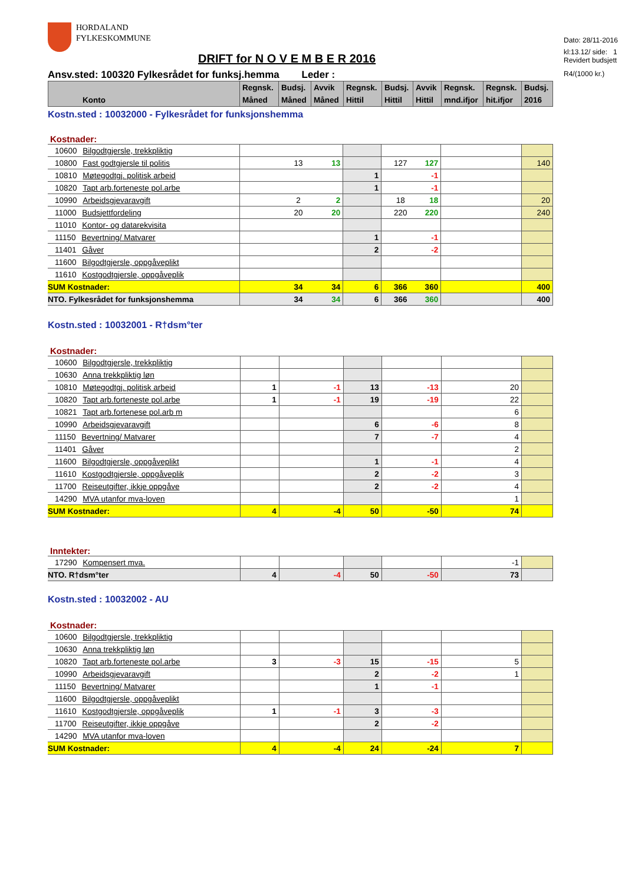HORDALAND
FYLKESKOMMUNE
Dato: 28/11-2016
kl:13.12/ side: 1
DRIFT for N O V E M B E R 2016
Ansv.sted: 100320 Fylkesrådet for funksj.hemma Leder :
Revidert budsjett
R4/(1000 kr.)
| Konto | Regnsk. Måned | Budsj. Måned | Avvik Måned | Regnsk. Hittil | Budsj. Hittil | Avvik Hittil | Regnsk. mnd.ifjor | Regnsk. hit.ifjor | Budsj. 2016 |
| --- | --- | --- | --- | --- | --- | --- | --- | --- | --- |
Kostn.sted : 10032000 - Fylkesrådet for funksjonshemma
Kostnader:
| 10600 Bilgodtgjersle, trekkpliktig | | | | | |
| 10800 Fast godtgjersle til politis | 13 13 | | 127 127 | | 140 |
| 10810 Møtegodtgj. politisk arbeid | | 1 | -1 | | |
| 10820 Tapt arb.forteneste pol.arbe | | 1 | -1 | | |
| 10990 Arbeidsgjevaravgift | 2 2 | | 18 18 | | 20 |
| 11000 Budsjettfordeling | 20 20 | | 220 220 | | 240 |
| 11010 Kontor- og datarekvisita | | | | | |
| 11150 Bevertning/ Matvarer | | 1 | -1 | | |
| 11401 Gåver | | 2 | -2 | | |
| 11600 Bilgodtgjersle, oppgåveplikt | | | | | |
| 11610 Kostgodtgjersle, oppgåveplik | | | | | |
| SUM Kostnader: | 34 34 | 6 | 366 360 | | 400 |
| NTO. Fylkesrådet for funksjonshemma | 34 34 | 6 | 366 360 | | 400 |
Kostn.sted : 10032001 - R†dsm°ter
Kostnader:
| 10600 Bilgodtgjersle, trekkpliktig | | | | | | |
| 10630 Anna trekkpliktig løn | | | | | | |
| 10810 Møtegodtgj. politisk arbeid | 1 | -1 | 13 | -13 | 20 | |
| 10820 Tapt arb.forteneste pol.arbe | 1 | -1 | 19 | -19 | 22 | |
| 10821 Tapt arb.fortenese pol.arb m | | | | | 6 | |
| 10990 Arbeidsgjevaravgift | | | 6 | -6 | 8 | |
| 11150 Bevertning/ Matvarer | | | 7 | -7 | 4 | |
| 11401 Gåver | | | | | 2 | |
| 11600 Bilgodtgjersle, oppgåveplikt | | | 1 | -1 | 4 | |
| 11610 Kostgodtgjersle, oppgåveplik | | | 2 | -2 | 3 | |
| 11700 Reiseutgifter, ikkje oppgåve | | | 2 | -2 | 4 | |
| 14290 MVA utanfor mva-loven | | | | | 1 | |
| SUM Kostnader: | 4 | -4 | 50 | -50 | 74 | |
Inntekter:
| 17290 Kompensert mva. | | | | | -1 | |
| NTO. R†dsm°ter | 4 | -4 | 50 | -50 | 73 | |
Kostn.sted : 10032002 - AU
Kostnader:
| 10600 Bilgodtgjersle, trekkpliktig | | | | | | |
| 10630 Anna trekkpliktig løn | | | | | | |
| 10820 Tapt arb.forteneste pol.arbe | 3 | -3 | 15 | -15 | 5 | |
| 10990 Arbeidsgjevaravgift | | | 2 | -2 | 1 | |
| 11150 Bevertning/ Matvarer | | | 1 | -1 | | |
| 11600 Bilgodtgjersle, oppgåveplikt | | | | | | |
| 11610 Kostgodtgjersle, oppgåveplik | 1 | -1 | 3 | -3 | | |
| 11700 Reiseutgifter, ikkje oppgåve | | | 2 | -2 | | |
| 14290 MVA utanfor mva-loven | | | | | | |
| SUM Kostnader: | 4 | -4 | 24 | -24 | 7 | |